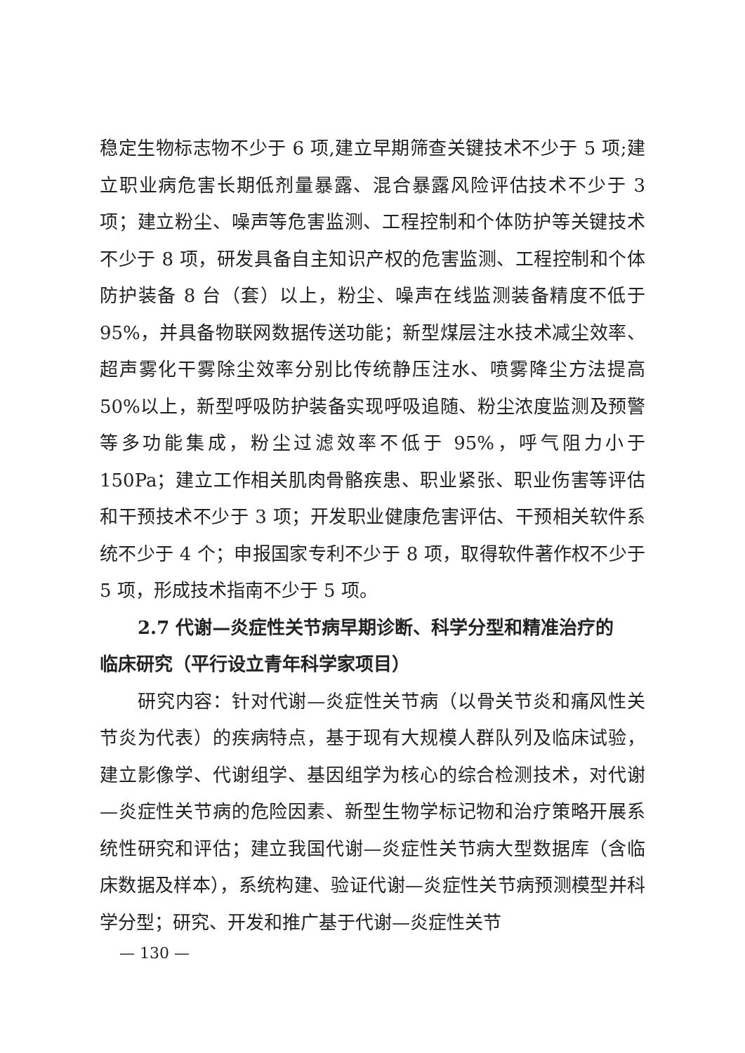稳定生物标志物不少于 6 项,建立早期筛查关键技术不少于 5 项;建立职业病危害长期低剂量暴露、混合暴露风险评估技术不少于 3 项；建立粉尘、噪声等危害监测、工程控制和个体防护等关键技术不少于 8 项，研发具备自主知识产权的危害监测、工程控制和个体防护装备 8 台（套）以上，粉尘、噪声在线监测装备精度不低于 95%，并具备物联网数据传送功能；新型煤层注水技术减尘效率、超声雾化干雾除尘效率分别比传统静压注水、喷雾降尘方法提高 50%以上，新型呼吸防护装备实现呼吸追随、粉尘浓度监测及预警等多功能集成，粉尘过滤效率不低于 95%，呼气阻力小于 150Pa；建立工作相关肌肉骨骼疾患、职业紧张、职业伤害等评估和干预技术不少于 3 项；开发职业健康危害评估、干预相关软件系统不少于 4 个；申报国家专利不少于 8 项，取得软件著作权不少于 5 项，形成技术指南不少于 5 项。
2.7 代谢—炎症性关节病早期诊断、科学分型和精准治疗的
临床研究（平行设立青年科学家项目）
研究内容：针对代谢—炎症性关节病（以骨关节炎和痛风性关节炎为代表）的疾病特点，基于现有大规模人群队列及临床试验，建立影像学、代谢组学、基因组学为核心的综合检测技术，对代谢—炎症性关节病的危险因素、新型生物学标记物和治疗策略开展系统性研究和评估；建立我国代谢—炎症性关节病大型数据库（含临床数据及样本），系统构建、验证代谢—炎症性关节病预测模型并科学分型；研究、开发和推广基于代谢—炎症性关节
— 130 —